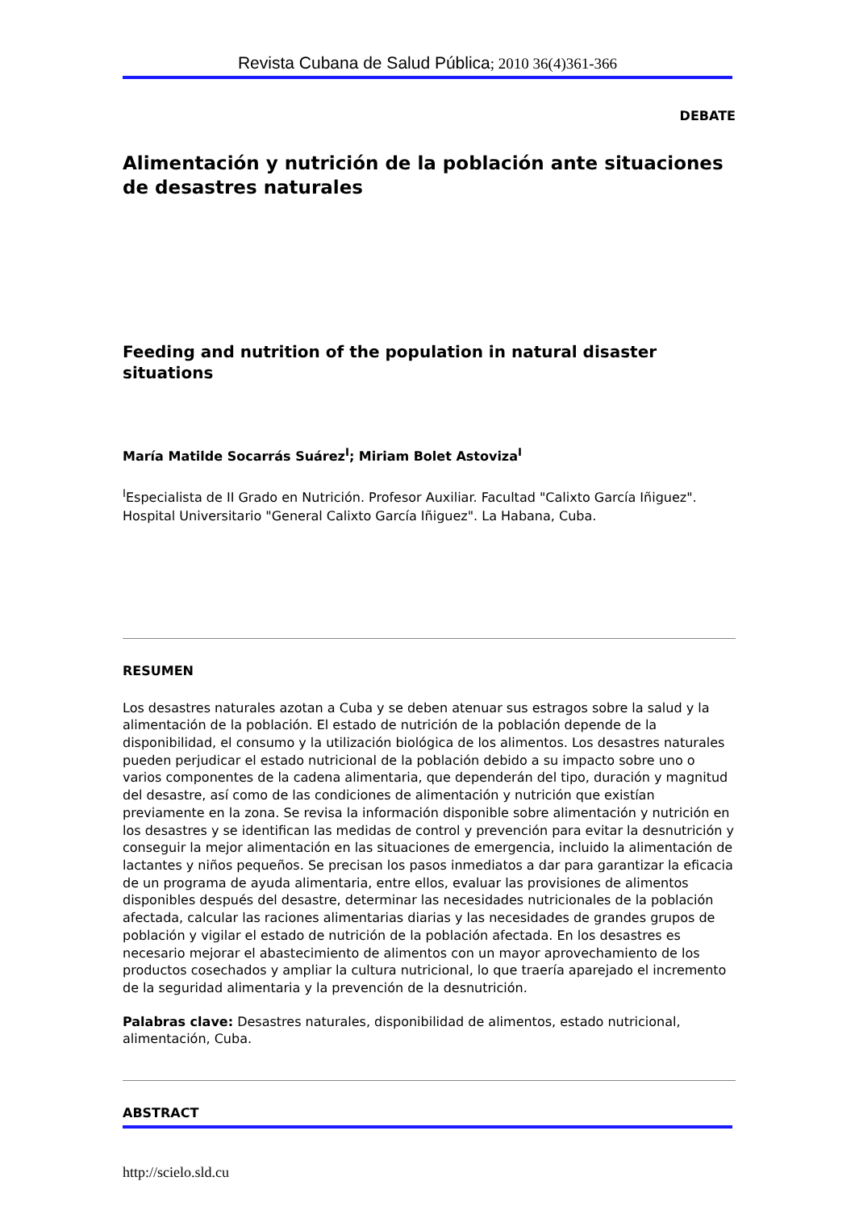Revista Cubana de Salud Pública; 2010 36(4)361-366
DEBATE
Alimentación y nutrición de la población ante situaciones de desastres naturales
Feeding and nutrition of the population in natural disaster situations
María Matilde Socarrás Suárez<sup>I</sup>; Miriam Bolet Astoviza<sup>I</sup>
<sup>I</sup>Especialista de II Grado en Nutrición. Profesor Auxiliar. Facultad "Calixto García Iñiguez". Hospital Universitario "General Calixto García Iñiguez". La Habana, Cuba.
RESUMEN
Los desastres naturales azotan a Cuba y se deben atenuar sus estragos sobre la salud y la alimentación de la población. El estado de nutrición de la población depende de la disponibilidad, el consumo y la utilización biológica de los alimentos. Los desastres naturales pueden perjudicar el estado nutricional de la población debido a su impacto sobre uno o varios componentes de la cadena alimentaria, que dependerán del tipo, duración y magnitud del desastre, así como de las condiciones de alimentación y nutrición que existían previamente en la zona. Se revisa la información disponible sobre alimentación y nutrición en los desastres y se identifican las medidas de control y prevención para evitar la desnutrición y conseguir la mejor alimentación en las situaciones de emergencia, incluido la alimentación de lactantes y niños pequeños. Se precisan los pasos inmediatos a dar para garantizar la eficacia de un programa de ayuda alimentaria, entre ellos, evaluar las provisiones de alimentos disponibles después del desastre, determinar las necesidades nutricionales de la población afectada, calcular las raciones alimentarias diarias y las necesidades de grandes grupos de población y vigilar el estado de nutrición de la población afectada. En los desastres es necesario mejorar el abastecimiento de alimentos con un mayor aprovechamiento de los productos cosechados y ampliar la cultura nutricional, lo que traería aparejado el incremento de la seguridad alimentaria y la prevención de la desnutrición.
Palabras clave: Desastres naturales, disponibilidad de alimentos, estado nutricional, alimentación, Cuba.
ABSTRACT
http://scielo.sld.cu